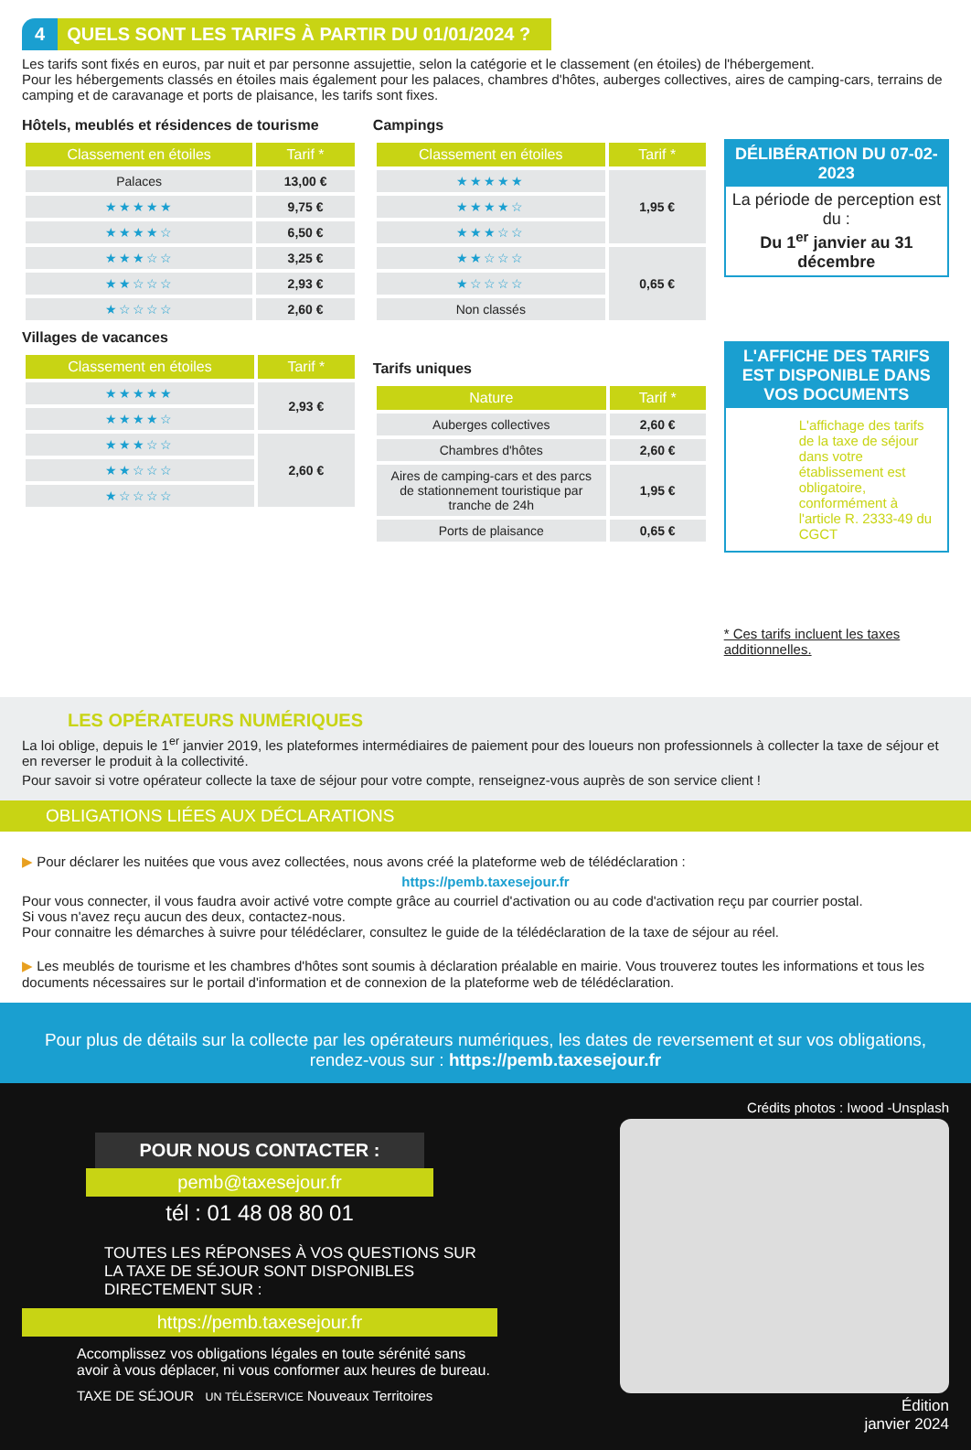4 QUELS SONT LES TARIFS À PARTIR DU 01/01/2024 ?
Les tarifs sont fixés en euros, par nuit et par personne assujettie, selon la catégorie et le classement (en étoiles) de l'hébergement.
Pour les hébergements classés en étoiles mais également pour les palaces, chambres d'hôtes, auberges collectives, aires de camping-cars, terrains de camping et de caravanage et ports de plaisance, les tarifs sont fixes.
Hôtels, meublés et résidences de tourisme
| Classement en étoiles | Tarif * |
| --- | --- |
| Palaces | 13,00 € |
| ★★★★★ | 9,75 € |
| ★★★★☆ | 6,50 € |
| ★★★☆☆ | 3,25 € |
| ★★☆☆☆ | 2,93 € |
| ★☆☆☆☆ | 2,60 € |
Villages de vacances
| Classement en étoiles | Tarif * |
| --- | --- |
| ★★★★★ | 2,93 € |
| ★★★★☆ | |
| ★★★☆☆ | 2,60 € |
| ★★☆☆☆ | |
| ★☆☆☆☆ | |
Campings
| Classement en étoiles | Tarif * |
| --- | --- |
| ★★★★★ | 1,95 € |
| ★★★★☆ | |
| ★★★☆☆ | |
| ★★☆☆☆ | 0,65 € |
| ★☆☆☆☆ | |
| Non classés | |
Tarifs uniques
| Nature | Tarif * |
| --- | --- |
| Auberges collectives | 2,60 € |
| Chambres d'hôtes | 2,60 € |
| Aires de camping-cars et des parcs de stationnement touristique par tranche de 24h | 1,95 € |
| Ports de plaisance | 0,65 € |
DÉLIBÉRATION DU 07-02-2023
La période de perception est du :
Du 1<sup>er</sup> janvier au 31 décembre
L'AFFICHE DES TARIFS EST DISPONIBLE DANS VOS DOCUMENTS
L'affichage des tarifs de la taxe de séjour dans votre établissement est obligatoire, conformément à l'article R. 2333-49 du CGCT
* Ces tarifs incluent les taxes additionnelles.
LES OPÉRATEURS NUMÉRIQUES
La loi oblige, depuis le 1<sup>er</sup> janvier 2019, les plateformes intermédiaires de paiement pour des loueurs non professionnels à collecter la taxe de séjour et en reverser le produit à la collectivité.
Pour savoir si votre opérateur collecte la taxe de séjour pour votre compte, renseignez-vous auprès de son service client !
OBLIGATIONS LIÉES AUX DÉCLARATIONS
▶ Pour déclarer les nuitées que vous avez collectées, nous avons créé la plateforme web de télédéclaration :
https://pemb.taxesejour.fr
Pour vous connecter, il vous faudra avoir activé votre compte grâce au courriel d'activation ou au code d'activation reçu par courrier postal.
Si vous n'avez reçu aucun des deux, contactez-nous.
Pour connaitre les démarches à suivre pour télédéclarer, consultez le guide de la télédéclaration de la taxe de séjour au réel.
▶ Les meublés de tourisme et les chambres d'hôtes sont soumis à déclaration préalable en mairie. Vous trouverez toutes les informations et tous les documents nécessaires sur le portail d'information et de connexion de la plateforme web de télédéclaration.
Pour plus de détails sur la collecte par les opérateurs numériques, les dates de reversement et sur vos obligations,
rendez-vous sur : https://pemb.taxesejour.fr
POUR NOUS CONTACTER :
pemb@taxesejour.fr
tél : 01 48 08 80 01
TOUTES LES RÉPONSES À VOS QUESTIONS SUR LA TAXE DE SÉJOUR SONT DISPONIBLES DIRECTEMENT SUR :
https://pemb.taxesejour.fr
Accomplissez vos obligations légales en toute sérénité sans avoir à vous déplacer, ni vous conformer aux heures de bureau.
TAXE DE SÉJOUR UN TÉLÉSERVICE Nouveaux Territoires
Crédits photos : Iwood -Unsplash
Édition
janvier 2024